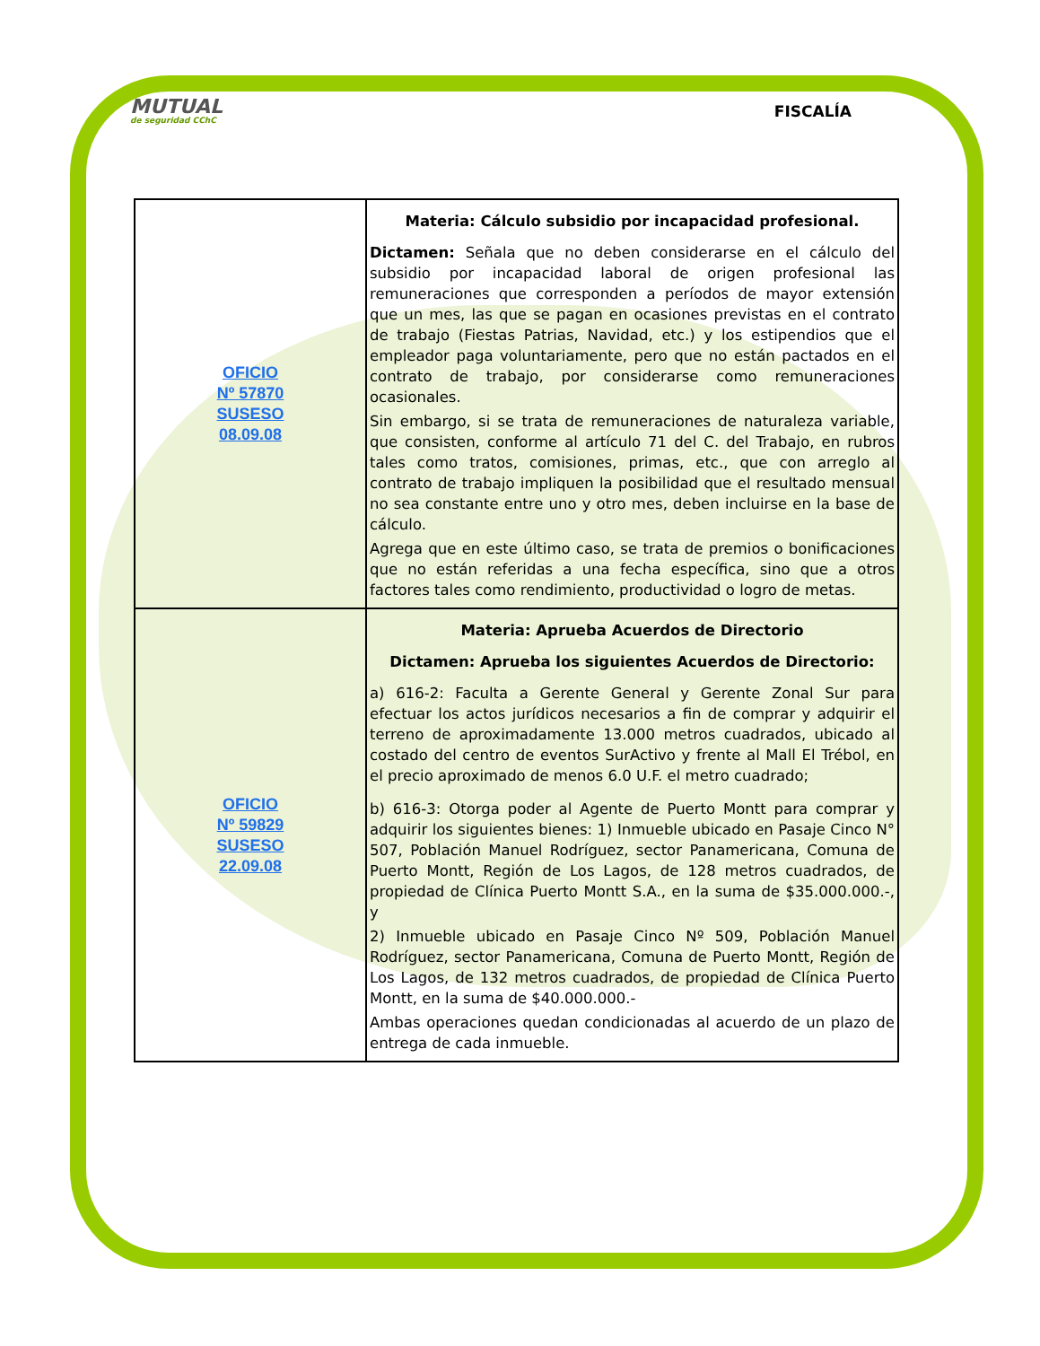MUTUAL
de seguridad CChC
FISCALÍA
| OFICIO Nº 57870 SUSESO 08.09.08 | Materia: Cálculo subsidio por incapacidad profesional. Dictamen: Señala que no deben considerarse en el cálculo del subsidio por incapacidad laboral de origen profesional las remuneraciones que corresponden a períodos de mayor extensión que un mes, las que se pagan en ocasiones previstas en el contrato de trabajo (Fiestas Patrias, Navidad, etc.) y los estipendios que el empleador paga voluntariamente, pero que no están pactados en el contrato de trabajo, por considerarse como remuneraciones ocasionales. Sin embargo, si se trata de remuneraciones de naturaleza variable, que consisten, conforme al artículo 71 del C. del Trabajo, en rubros tales como tratos, comisiones, primas, etc., que con arreglo al contrato de trabajo impliquen la posibilidad que el resultado mensual no sea constante entre uno y otro mes, deben incluirse en la base de cálculo. Agrega que en este último caso, se trata de premios o bonificaciones que no están referidas a una fecha específica, sino que a otros factores tales como rendimiento, productividad o logro de metas. |
| OFICIO Nº 59829 SUSESO 22.09.08 | Materia: Aprueba Acuerdos de Directorio Dictamen: Aprueba los siguientes Acuerdos de Directorio: a) 616-2: Faculta a Gerente General y Gerente Zonal Sur para efectuar los actos jurídicos necesarios a fin de comprar y adquirir el terreno de aproximadamente 13.000 metros cuadrados, ubicado al costado del centro de eventos SurActivo y frente al Mall El Trébol, en el precio aproximado de menos 6.0 U.F. el metro cuadrado; b) 616-3: Otorga poder al Agente de Puerto Montt para comprar y adquirir los siguientes bienes: 1) Inmueble ubicado en Pasaje Cinco N° 507, Población Manuel Rodríguez, sector Panamericana, Comuna de Puerto Montt, Región de Los Lagos, de 128 metros cuadrados, de propiedad de Clínica Puerto Montt S.A., en la suma de $35.000.000.-, y 2) Inmueble ubicado en Pasaje Cinco Nº 509, Población Manuel Rodríguez, sector Panamericana, Comuna de Puerto Montt, Región de Los Lagos, de 132 metros cuadrados, de propiedad de Clínica Puerto Montt, en la suma de $40.000.000.- Ambas operaciones quedan condicionadas al acuerdo de un plazo de entrega de cada inmueble. |